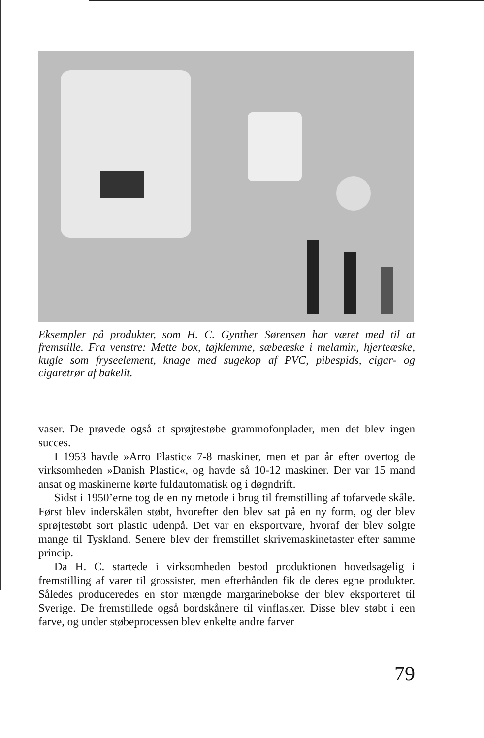Eksempler på produkter, som H. C. Gynther Sørensen har været med til at fremstille. Fra venstre: Mette box, tøjklemme, sæbeæske i melamin, hjerteæske, kugle som fryseelement, knage med sugekop af PVC, pibespids, cigar- og cigaretrør af bakelit.
vaser. De prøvede også at sprøjtestøbe grammofonplader, men det blev ingen succes.
I 1953 havde »Arro Plastic« 7-8 maskiner, men et par år efter overtog de virksomheden »Danish Plastic«, og havde så 10-12 maskiner. Der var 15 mand ansat og maskinerne kørte fuldautomatisk og i døgndrift.
Sidst i 1950’erne tog de en ny metode i brug til fremstilling af tofarvede skåle. Først blev inderskålen støbt, hvorefter den blev sat på en ny form, og der blev sprøjtestøbt sort plastic udenpå. Det var en eksportvare, hvoraf der blev solgte mange til Tyskland. Senere blev der fremstillet skrivemaskinetaster efter samme princip.
Da H. C. startede i virksomheden bestod produktionen hovedsagelig i fremstilling af varer til grossister, men efterhånden fik de deres egne produkter. Således produceredes en stor mængde margarinebokse der blev eksporteret til Sverige. De fremstillede også bordskånere til vinflasker. Disse blev støbt i een farve, og under støbeprocessen blev enkelte andre farver
79